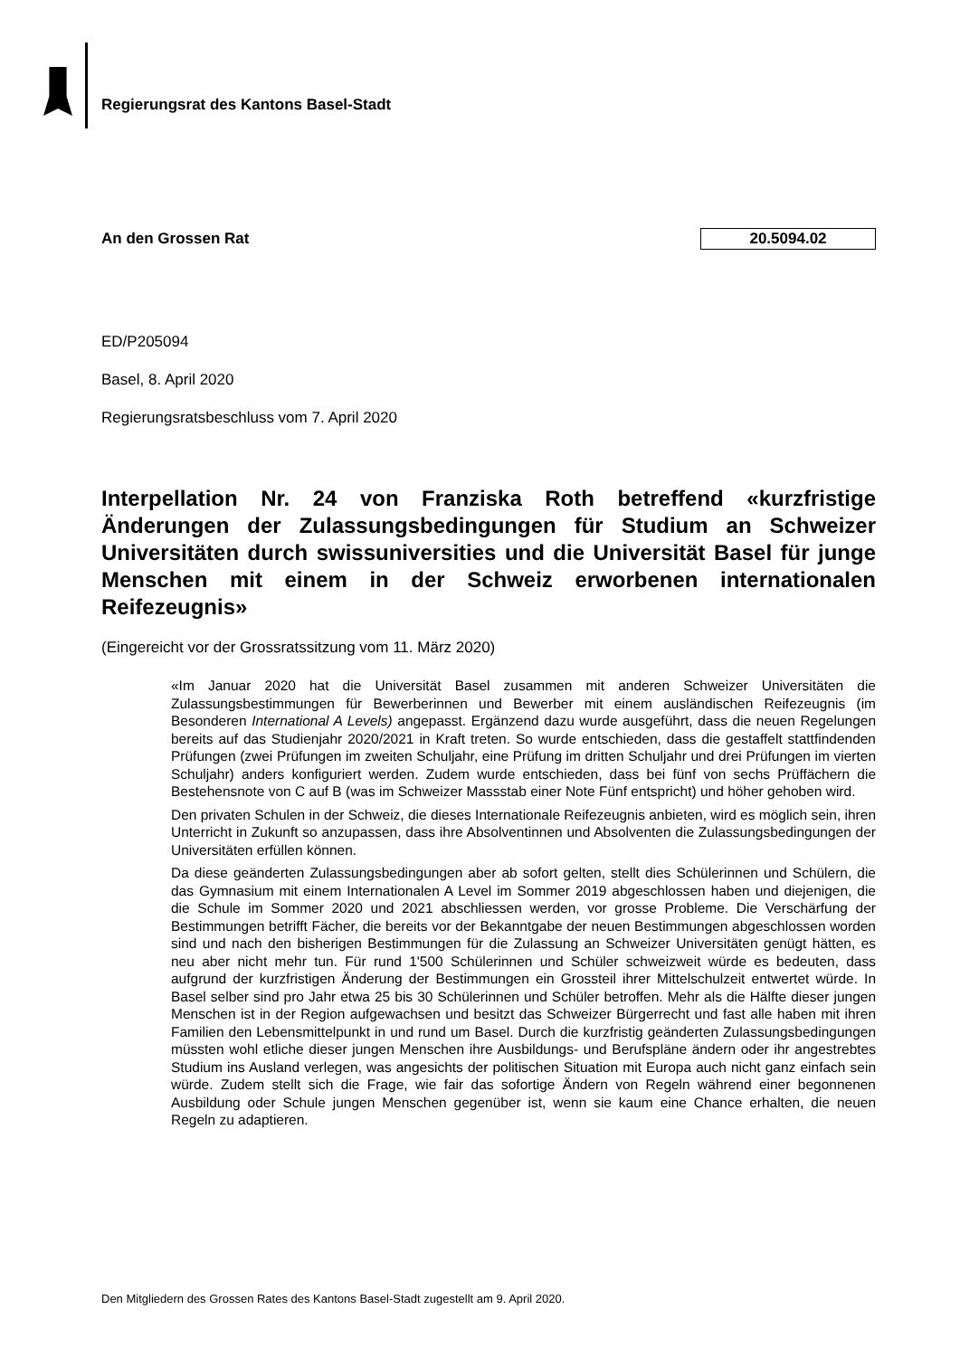Regierungsrat des Kantons Basel-Stadt
An den Grossen Rat 20.5094.02
ED/P205094
Basel, 8. April 2020
Regierungsratsbeschluss vom 7. April 2020
Interpellation Nr. 24 von Franziska Roth betreffend «kurzfristige Änderungen der Zulassungsbedingungen für Studium an Schweizer Universitäten durch swissuniversities und die Universität Basel für junge Menschen mit einem in der Schweiz erworbenen internationalen Reifezeugnis»
(Eingereicht vor der Grossratssitzung vom 11. März 2020)
«Im Januar 2020 hat die Universität Basel zusammen mit anderen Schweizer Universitäten die Zulassungsbestimmungen für Bewerberinnen und Bewerber mit einem ausländischen Reifezeugnis (im Besonderen International A Levels) angepasst. Ergänzend dazu wurde ausgeführt, dass die neuen Regelungen bereits auf das Studienjahr 2020/2021 in Kraft treten. So wurde entschieden, dass die gestaffelt stattfindenden Prüfungen (zwei Prüfungen im zweiten Schuljahr, eine Prüfung im dritten Schuljahr und drei Prüfungen im vierten Schuljahr) anders konfiguriert werden. Zudem wurde entschieden, dass bei fünf von sechs Prüffächern die Bestehensnote von C auf B (was im Schweizer Massstab einer Note Fünf entspricht) und höher gehoben wird.
Den privaten Schulen in der Schweiz, die dieses Internationale Reifezeugnis anbieten, wird es möglich sein, ihren Unterricht in Zukunft so anzupassen, dass ihre Absolventinnen und Absolventen die Zulassungsbedingungen der Universitäten erfüllen können.
Da diese geänderten Zulassungsbedingungen aber ab sofort gelten, stellt dies Schülerinnen und Schülern, die das Gymnasium mit einem Internationalen A Level im Sommer 2019 abgeschlossen haben und diejenigen, die die Schule im Sommer 2020 und 2021 abschliessen werden, vor grosse Probleme. Die Verschärfung der Bestimmungen betrifft Fächer, die bereits vor der Bekanntgabe der neuen Bestimmungen abgeschlossen worden sind und nach den bisherigen Bestimmungen für die Zulassung an Schweizer Universitäten genügt hätten, es neu aber nicht mehr tun. Für rund 1'500 Schülerinnen und Schüler schweizweit würde es bedeuten, dass aufgrund der kurzfristigen Änderung der Bestimmungen ein Grossteil ihrer Mittelschulzeit entwertet würde. In Basel selber sind pro Jahr etwa 25 bis 30 Schülerinnen und Schüler betroffen. Mehr als die Hälfte dieser jungen Menschen ist in der Region aufgewachsen und besitzt das Schweizer Bürgerrecht und fast alle haben mit ihren Familien den Lebensmittelpunkt in und rund um Basel. Durch die kurzfristig geänderten Zulassungsbedingungen müssten wohl etliche dieser jungen Menschen ihre Ausbildungs- und Berufspläne ändern oder ihr angestrebtes Studium ins Ausland verlegen, was angesichts der politischen Situation mit Europa auch nicht ganz einfach sein würde. Zudem stellt sich die Frage, wie fair das sofortige Ändern von Regeln während einer begonnenen Ausbildung oder Schule jungen Menschen gegenüber ist, wenn sie kaum eine Chance erhalten, die neuen Regeln zu adaptieren.
Den Mitgliedern des Grossen Rates des Kantons Basel-Stadt zugestellt am 9. April 2020.